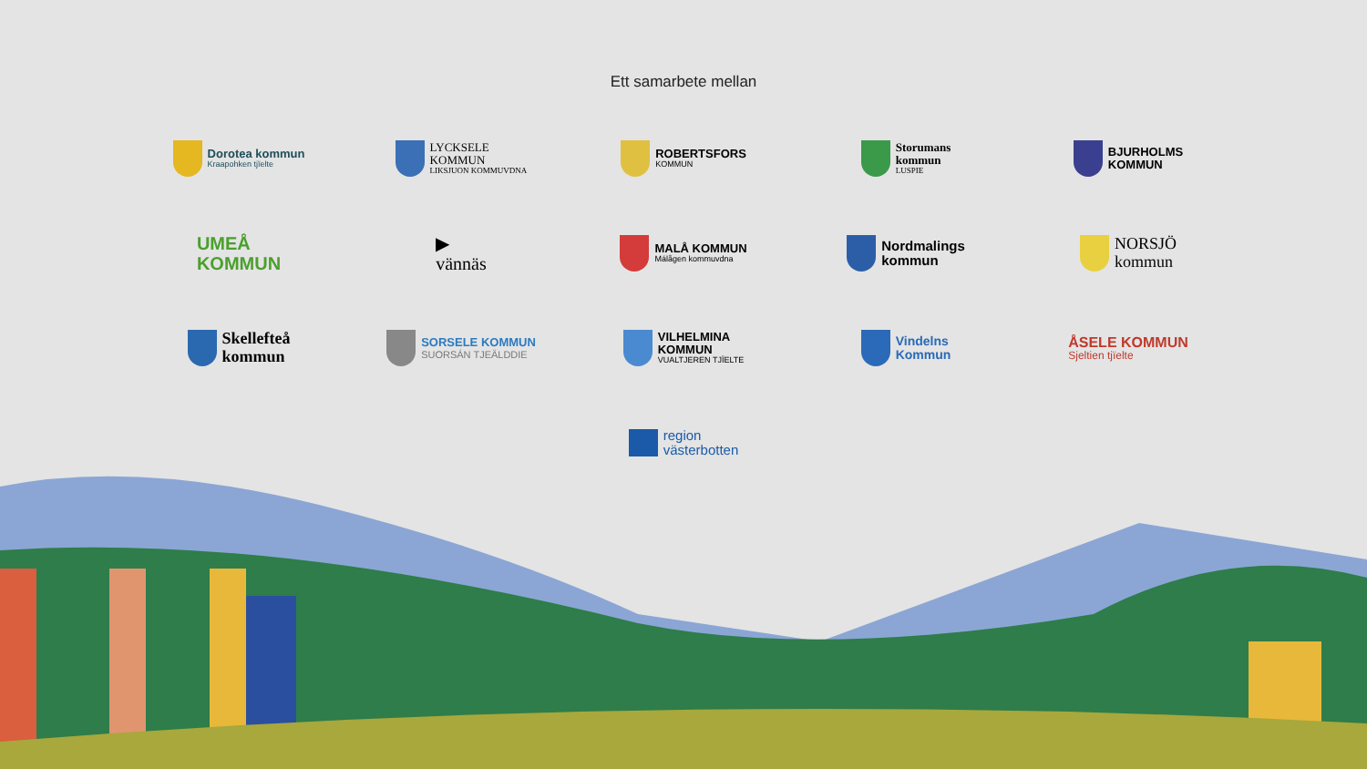Ett samarbete mellan
Dorotea kommun
Kraapohken tjïelte
LYCKSELE
KOMMUN
LIKSJUON KOMMUVDNA
ROBERTSFORS
KOMMUN
Storumans
kommun
LUSPIE
BJURHOLMS
KOMMUN
UMEÅ
KOMMUN
▶
vännäs
MALÅ KOMMUN
Málågen kommuvdna
Nordmalings
kommun
NORSJÖ
kommun
Skellefteå
kommun
SORSELE KOMMUN
SUORSÁN TJEÄLDDIE
VILHELMINA
KOMMUN
VUALTJEREN TJÏELTE
Vindelns
Kommun
ÅSELE KOMMUN
Sjeltien tjïelte
region
västerbotten